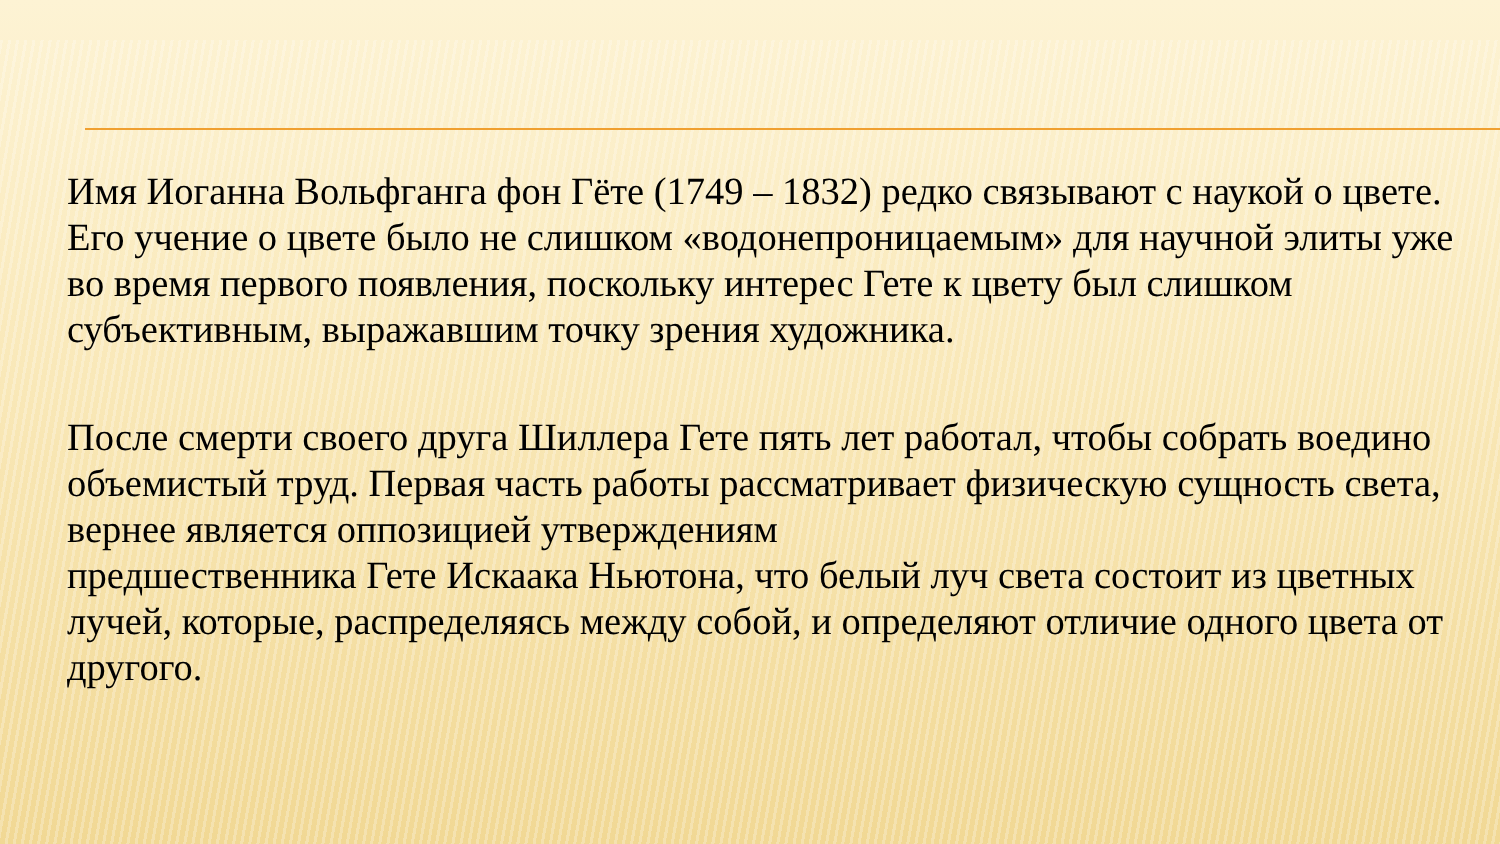Имя Иоганна Вольфганга фон Гёте (1749 – 1832) редко связывают с наукой о цвете. Его учение о цвете было не слишком «водонепроницаемым» для научной элиты уже во время первого появления, поскольку интерес Гете к цвету был слишком субъективным, выражавшим точку зрения художника.
После смерти своего друга Шиллера Гете пять лет работал, чтобы собрать воедино объемистый труд. Первая часть работы рассматривает физическую сущность света, вернее является оппозицией утверждениям
предшественника Гете Искаака Ньютона, что белый луч света состоит из цветных лучей, которые, распределяясь между собой, и определяют отличие одного цвета от другого.